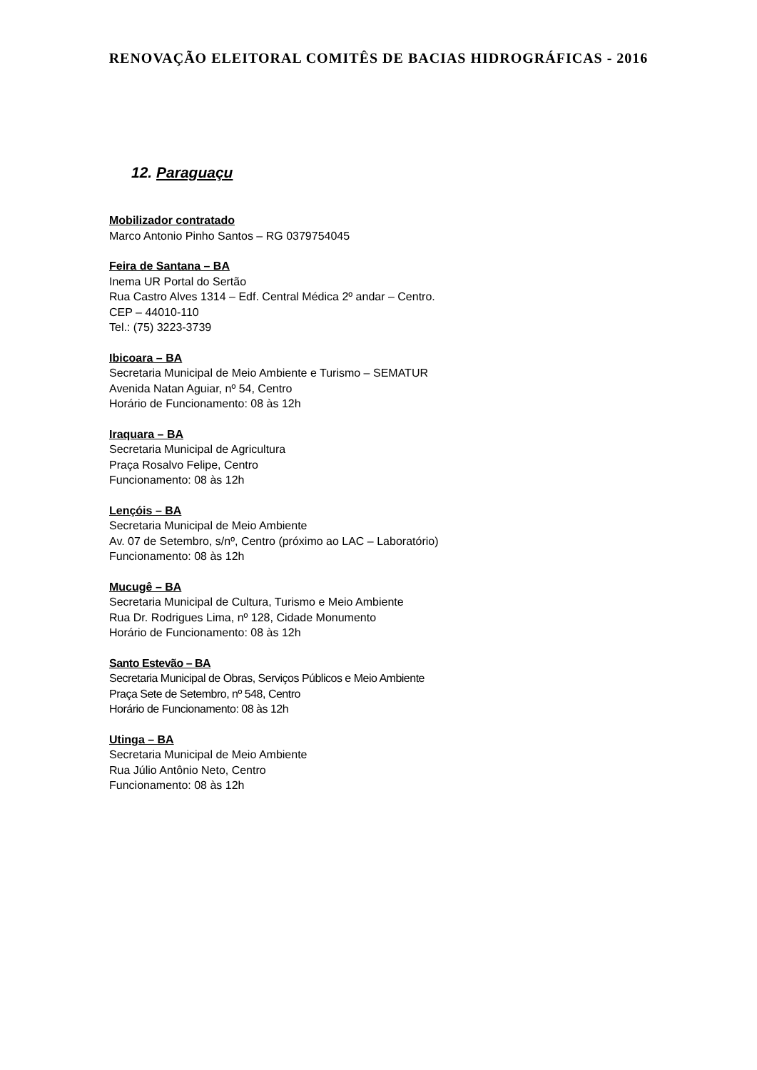RENOVAÇÃO ELEITORAL COMITÊS DE BACIAS HIDROGRÁFICAS - 2016
12. Paraguaçu
Mobilizador contratado
Marco Antonio Pinho Santos – RG 0379754045
Feira de Santana – BA
Inema UR Portal do Sertão
Rua Castro Alves 1314 – Edf. Central Médica 2º andar – Centro.
CEP – 44010-110
Tel.: (75) 3223-3739
Ibicoara – BA
Secretaria Municipal de Meio Ambiente e Turismo – SEMATUR
Avenida Natan Aguiar, nº 54, Centro
Horário de Funcionamento: 08 às 12h
Iraquara – BA
Secretaria Municipal de Agricultura
Praça Rosalvo Felipe, Centro
Funcionamento: 08 às 12h
Lençóis – BA
Secretaria Municipal de Meio Ambiente
Av. 07 de Setembro, s/nº, Centro (próximo ao LAC – Laboratório)
Funcionamento: 08 às 12h
Mucugê – BA
Secretaria Municipal de Cultura, Turismo e Meio Ambiente
Rua Dr. Rodrigues Lima, nº 128, Cidade Monumento
Horário de Funcionamento: 08 às 12h
Santo Estevão – BA
Secretaria Municipal de Obras, Serviços Públicos e Meio Ambiente
Praça Sete de Setembro, nº 548, Centro
Horário de Funcionamento: 08 às 12h
Utinga – BA
Secretaria Municipal de Meio Ambiente
Rua Júlio Antônio Neto, Centro
Funcionamento: 08 às 12h